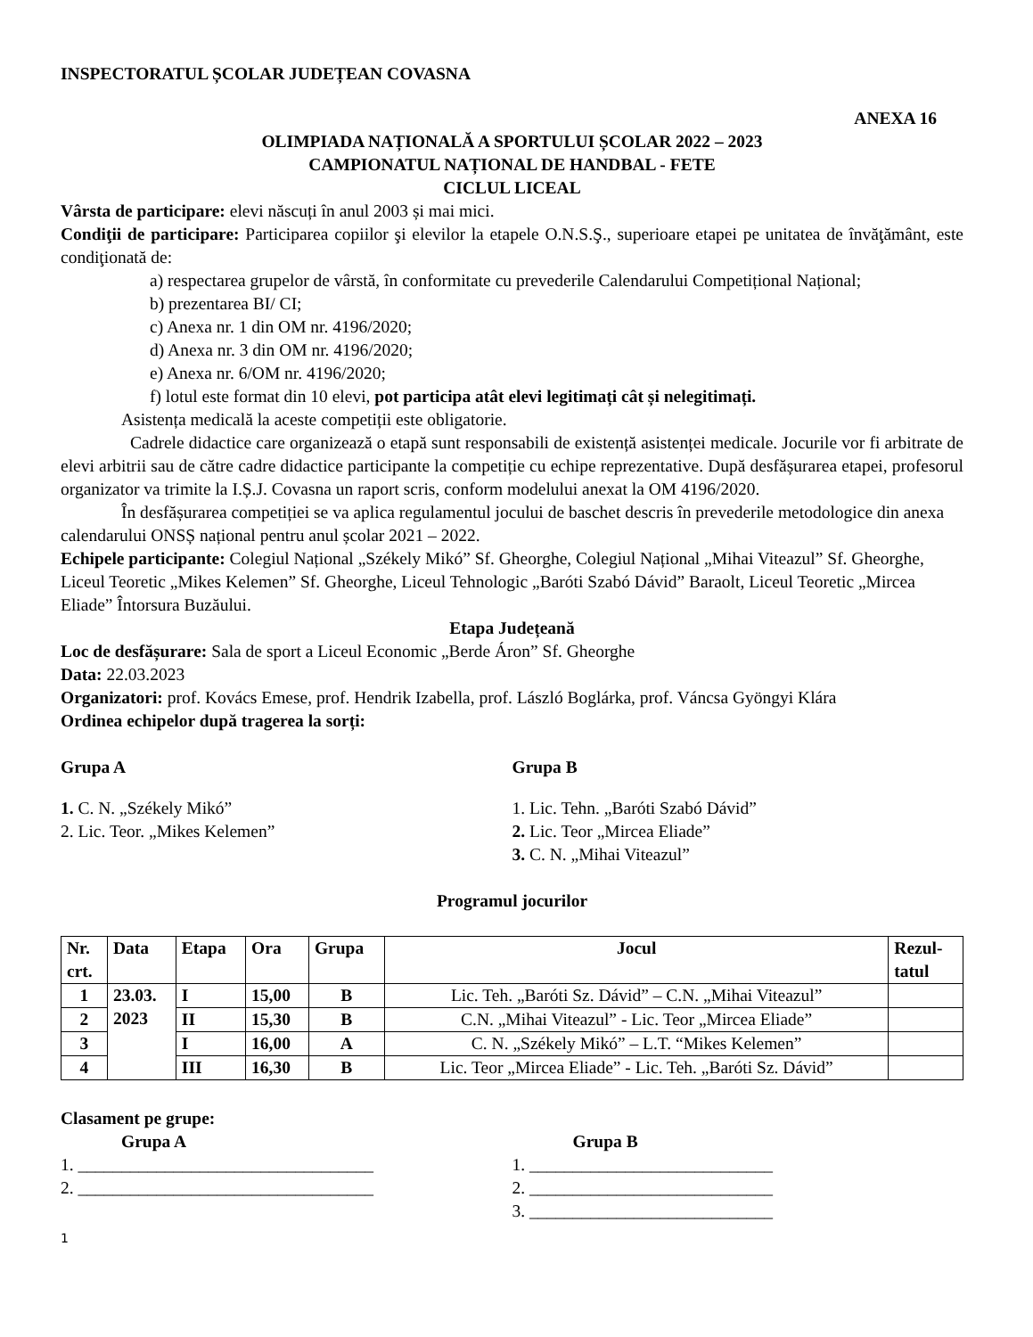INSPECTORATUL ȘCOLAR JUDEȚEAN COVASNA
ANEXA 16
OLIMPIADA NAȚIONALĂ A SPORTULUI ȘCOLAR 2022 – 2023
CAMPIONATUL NAȚIONAL DE HANDBAL - FETE
CICLUL LICEAL
Vârsta de participare: elevi născuți în anul 2003 și mai mici.
Condiţii de participare: Participarea copiilor şi elevilor la etapele O.N.S.Ş., superioare etapei pe unitatea de învăţământ, este condiţionată de:
a) respectarea grupelor de vârstă, în conformitate cu prevederile Calendarului Competițional Național;
b) prezentarea BI/ CI;
c) Anexa nr. 1 din OM nr. 4196/2020;
d) Anexa nr. 3 din OM nr. 4196/2020;
e) Anexa nr. 6/OM nr. 4196/2020;
f) lotul este format din 10 elevi, pot participa atât elevi legitimați cât și nelegitimați.
Asistența medicală la aceste competiții este obligatorie.
Cadrele didactice care organizează o etapă sunt responsabili de existență asistenței medicale. Jocurile vor fi arbitrate de elevi arbitrii sau de către cadre didactice participante la competiție cu echipe reprezentative. După desfășurarea etapei, profesorul organizator va trimite la I.Ș.J. Covasna un raport scris, conform modelului anexat la OM 4196/2020.
În desfășurarea competiției se va aplica regulamentul jocului de baschet descris în prevederile metodologice din anexa calendarului ONSȘ național pentru anul școlar 2021 – 2022.
Echipele participante: Colegiul Național „Székely Mikó” Sf. Gheorghe, Colegiul Național „Mihai Viteazul” Sf. Gheorghe, Liceul Teoretic „Mikes Kelemen” Sf. Gheorghe, Liceul Tehnologic „Baróti Szabó Dávid” Baraolt, Liceul Teoretic „Mircea Eliade” Întorsura Buzăului.
Etapa Județeană
Loc de desfășurare: Sala de sport a Liceul Economic „Berde Áron” Sf. Gheorghe
Data: 22.03.2023
Organizatori: prof. Kovács Emese, prof. Hendrik Izabella, prof. László Boglárka, prof. Váncsa Gyöngyi Klára
Ordinea echipelor după tragerea la sorți:
Grupa A
1. C. N. „Székely Mikó”
2. Lic. Teor. „Mikes Kelemen”
Grupa B
1. Lic. Tehn. „Baróti Szabó Dávid”
2. Lic. Teor „Mircea Eliade”
3. C. N. „Mihai Viteazul”
Programul jocurilor
| Nr. crt. | Data | Etapa | Ora | Grupa | Jocul | Rezul- tatul |
| --- | --- | --- | --- | --- | --- | --- |
| 1 | 23.03. 2023 | I | 15,00 | B | Lic. Teh. „Baróti Sz. Dávid” – C.N. „Mihai Viteazul” | |
| 2 | | II | 15,30 | B | C.N. „Mihai Viteazul” - Lic. Teor „Mircea Eliade” | |
| 3 | | I | 16,00 | A | C. N. „Székely Mikó” – L.T. “Mikes Kelemen” | |
| 4 | | III | 16,30 | B | Lic. Teor „Mircea Eliade” - Lic. Teh. „Baróti Sz. Dávid” | |
Clasament pe grupe:
Grupa A
1. __________________________________
2. __________________________________
Grupa B
1. ____________________________
2. ____________________________
3. ____________________________
1